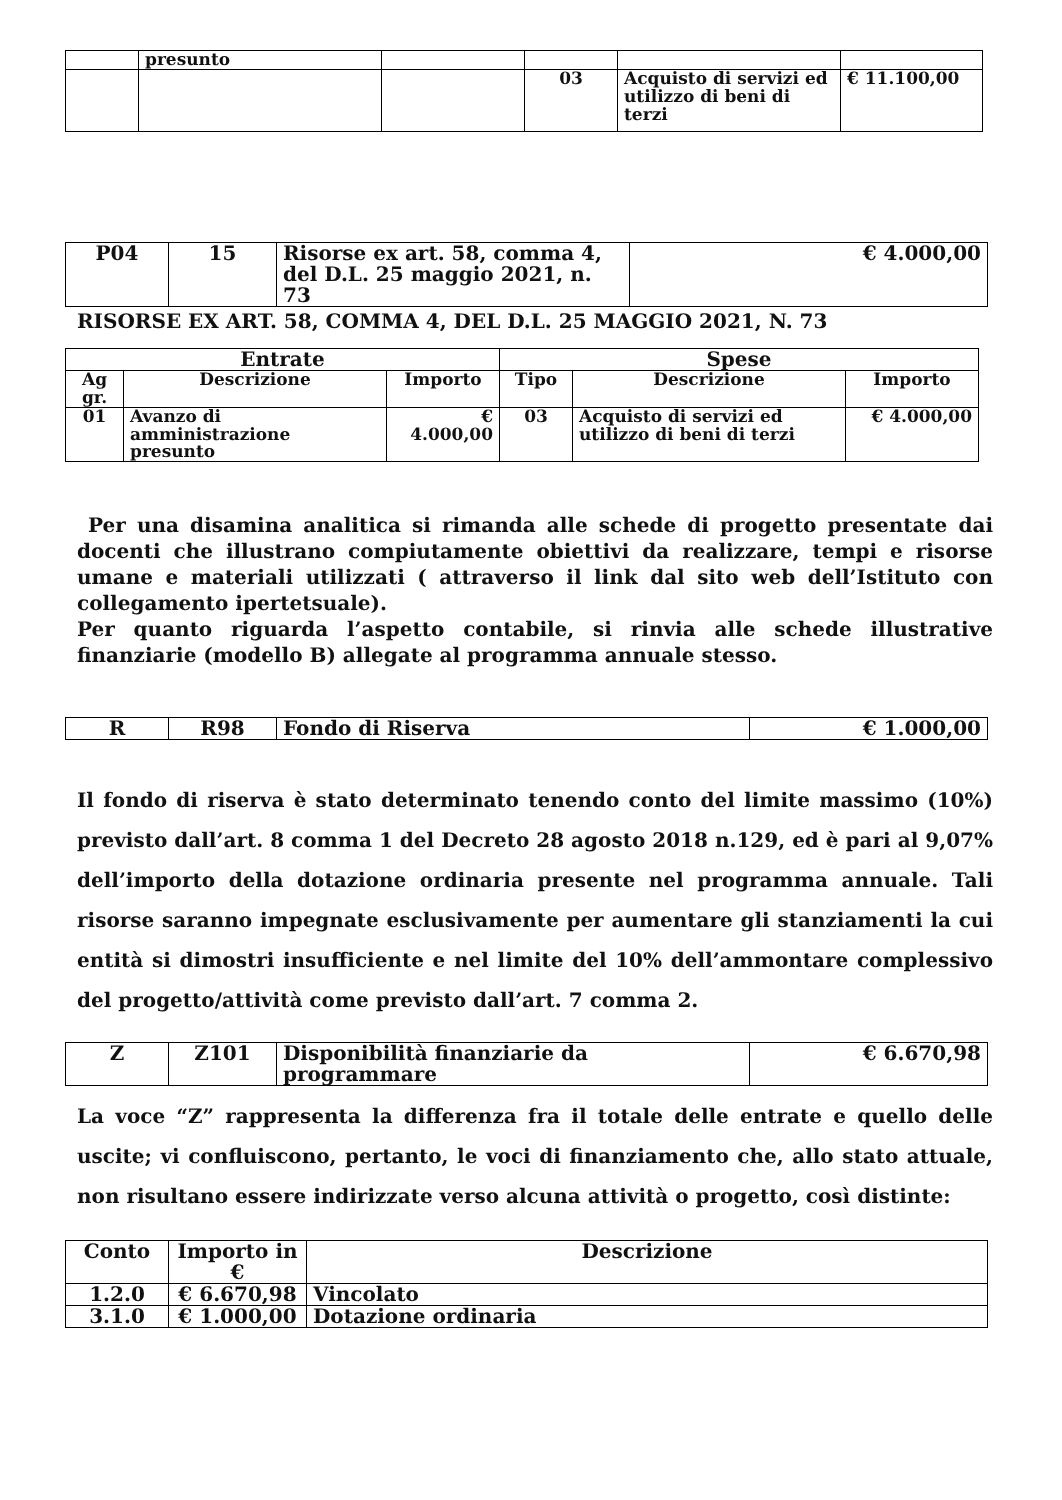| | presunto | | | | |
| | | | 03 | Acquisto di servizi ed utilizzo di beni di terzi | € 11.100,00 |
| P04 | 15 | Risorse ex art. 58, comma 4, del D.L. 25 maggio 2021, n. 73 | € 4.000,00 |
RISORSE EX ART. 58, COMMA 4, DEL D.L. 25 MAGGIO 2021, N. 73
| Entrate | | | Spese | | |
| --- | --- | --- | --- | --- | --- |
| Ag gr. | Descrizione | Importo | Tipo | Descrizione | Importo |
| 01 | Avanzo di amministrazione presunto | € 4.000,00 | 03 | Acquisto di servizi ed utilizzo di beni di terzi | € 4.000,00 |
Per una disamina analitica si rimanda alle schede di progetto presentate dai docenti che illustrano compiutamente obiettivi da realizzare, tempi e risorse umane e materiali utilizzati ( attraverso il link dal sito web dell’Istituto con collegamento ipertetsuale).
Per quanto riguarda l’aspetto contabile, si rinvia alle schede illustrative finanziarie (modello B) allegate al programma annuale stesso.
| R | R98 | Fondo di Riserva | € 1.000,00 |
Il fondo di riserva è stato determinato tenendo conto del limite massimo (10%) previsto dall’art. 8 comma 1 del Decreto 28 agosto 2018 n.129, ed è pari al 9,07% dell’importo della dotazione ordinaria presente nel programma annuale. Tali risorse saranno impegnate esclusivamente per aumentare gli stanziamenti la cui entità si dimostri insufficiente e nel limite del 10% dell’ammontare complessivo del progetto/attività come previsto dall’art. 7 comma 2.
| Z | Z101 | Disponibilità finanziarie da programmare | € 6.670,98 |
La voce “Z” rappresenta la differenza fra il totale delle entrate e quello delle uscite; vi confluiscono, pertanto, le voci di finanziamento che, allo stato attuale, non risultano essere indirizzate verso alcuna attività o progetto, così distinte:
| Conto | Importo in € | Descrizione |
| --- | --- | --- |
| 1.2.0 | € 6.670,98 | Vincolato |
| 3.1.0 | € 1.000,00 | Dotazione ordinaria |